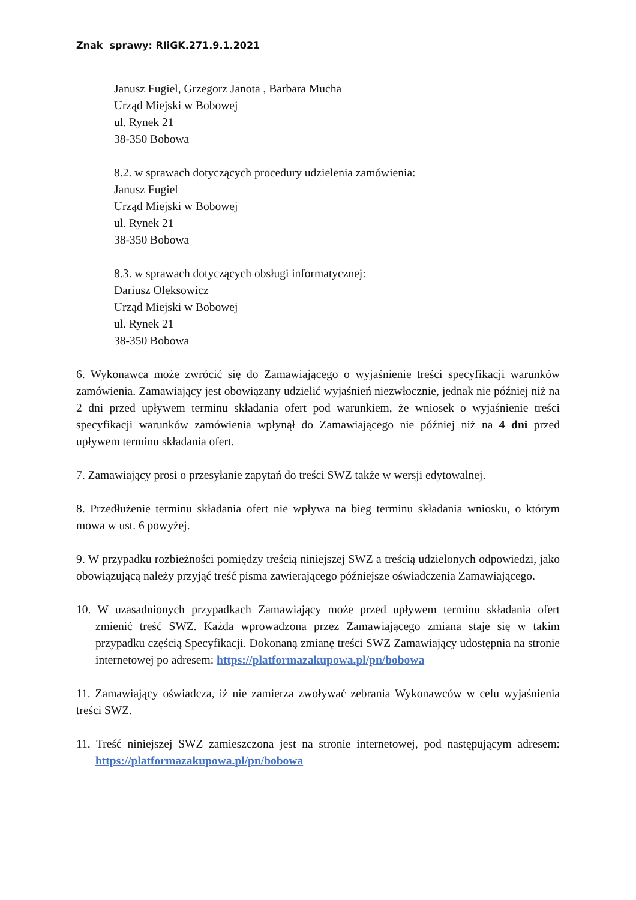Znak sprawy: RIiGK.271.9.1.2021
Janusz Fugiel, Grzegorz Janota , Barbara Mucha
Urząd Miejski w Bobowej
ul. Rynek 21
38-350 Bobowa
8.2. w sprawach dotyczących procedury udzielenia zamówienia:
Janusz Fugiel
Urząd Miejski w Bobowej
ul. Rynek 21
38-350 Bobowa
8.3. w sprawach dotyczących obsługi informatycznej:
Dariusz Oleksowicz
Urząd Miejski w Bobowej
ul. Rynek 21
38-350 Bobowa
6. Wykonawca może zwrócić się do Zamawiającego o wyjaśnienie treści specyfikacji warunków zamówienia. Zamawiający jest obowiązany udzielić wyjaśnień niezwłocznie, jednak nie później niż na 2 dni przed upływem terminu składania ofert pod warunkiem, że wniosek o wyjaśnienie treści specyfikacji warunków zamówienia wpłynął do Zamawiającego nie później niż na 4 dni przed upływem terminu składania ofert.
7. Zamawiający prosi o przesyłanie zapytań do treści SWZ także w wersji edytowalnej.
8. Przedłużenie terminu składania ofert nie wpływa na bieg terminu składania wniosku, o którym mowa w ust. 6 powyżej.
9. W przypadku rozbieżności pomiędzy treścią niniejszej SWZ a treścią udzielonych odpowiedzi, jako obowiązującą należy przyjąć treść pisma zawierającego późniejsze oświadczenia Zamawiającego.
10. W uzasadnionych przypadkach Zamawiający może przed upływem terminu składania ofert zmienić treść SWZ. Każda wprowadzona przez Zamawiającego zmiana staje się w takim przypadku częścią Specyfikacji. Dokonaną zmianę treści SWZ Zamawiający udostępnia na stronie internetowej po adresem: https://platformazakupowa.pl/pn/bobowa
11. Zamawiający oświadcza, iż nie zamierza zwoływać zebrania Wykonawców w celu wyjaśnienia treści SWZ.
11. Treść niniejszej SWZ zamieszczona jest na stronie internetowej, pod następującym adresem: https://platformazakupowa.pl/pn/bobowa